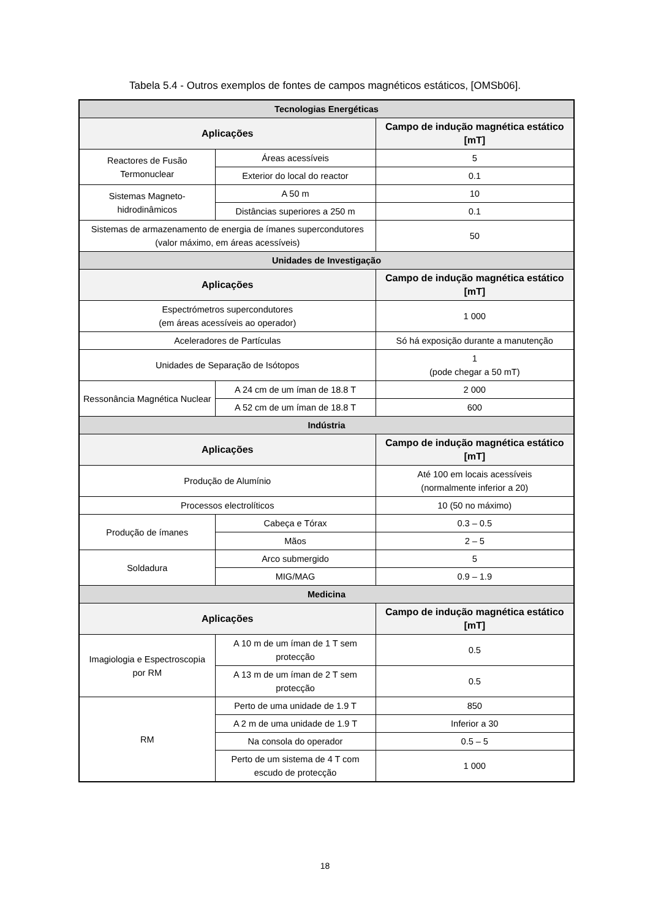Tabela 5.4 - Outros exemplos de fontes de campos magnéticos estáticos, [OMSb06].
| Tecnologias Energéticas | | |
| --- | --- | --- |
| Aplicações | | Campo de indução magnética estático [mT] |
| Reactores de Fusão Termonuclear | Áreas acessíveis | 5 |
| | Exterior do local do reactor | 0.1 |
| Sistemas Magneto-hidrodinâmicos | A 50 m | 10 |
| | Distâncias superiores a 250 m | 0.1 |
| Sistemas de armazenamento de energia de ímanes supercondutores (valor máximo, em áreas acessíveis) | | 50 |
| Unidades de Investigação | | |
| Aplicações | | Campo de indução magnética estático [mT] |
| Espectrómetros supercondutores (em áreas acessíveis ao operador) | | 1 000 |
| Aceleradores de Partículas | | Só há exposição durante a manutenção |
| Unidades de Separação de Isótopos | | 1 (pode chegar a 50 mT) |
| Ressonância Magnética Nuclear | A 24 cm de um íman de 18.8 T | 2 000 |
| | A 52 cm de um íman de 18.8 T | 600 |
| Indústria | | |
| Aplicações | | Campo de indução magnética estático [mT] |
| Produção de Alumínio | | Até 100 em locais acessíveis (normalmente inferior a 20) |
| Processos electrolíticos | | 10 (50 no máximo) |
| Produção de ímanes | Cabeça e Tórax | 0.3 – 0.5 |
| | Mãos | 2 – 5 |
| Soldadura | Arco submergido | 5 |
| | MIG/MAG | 0.9 – 1.9 |
| Medicina | | |
| Aplicações | | Campo de indução magnética estático [mT] |
| Imagiologia e Espectroscopia por RM | A 10 m de um íman de 1 T sem protecção | 0.5 |
| | A 13 m de um íman de 2 T sem protecção | 0.5 |
| RM | Perto de uma unidade de 1.9 T | 850 |
| | A 2 m de uma unidade de 1.9 T | Inferior a 30 |
| | Na consola do operador | 0.5 – 5 |
| | Perto de um sistema de 4 T com escudo de protecção | 1 000 |
18